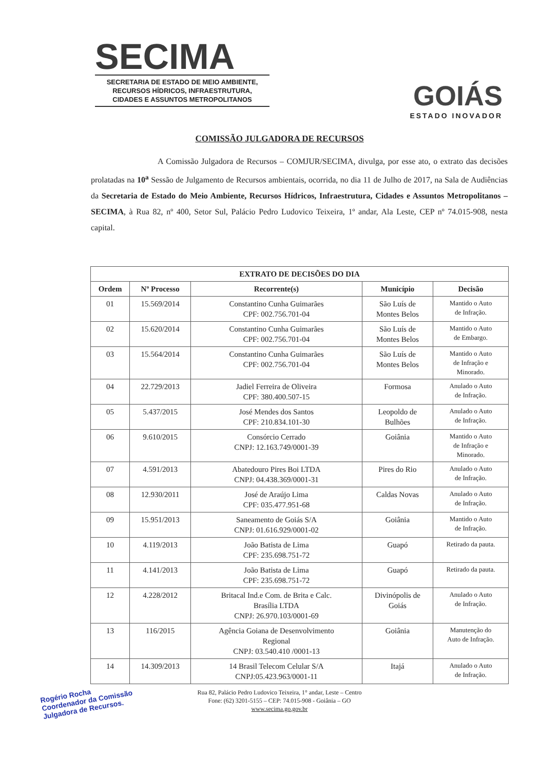SECIMA
SECRETARIA DE ESTADO DE MEIO AMBIENTE,
RECURSOS HÍDRICOS, INFRAESTRUTURA,
CIDADES E ASSUNTOS METROPOLITANOS
GOIÁS
ESTADO INOVADOR
COMISSÃO JULGADORA DE RECURSOS
A Comissão Julgadora de Recursos – COMJUR/SECIMA, divulga, por esse ato, o extrato das decisões prolatadas na 10<sup>a</sup> Sessão de Julgamento de Recursos ambientais, ocorrida, no dia 11 de Julho de 2017, na Sala de Audiências da Secretaria de Estado do Meio Ambiente, Recursos Hídricos, Infraestrutura, Cidades e Assuntos Metropolitanos – SECIMA, à Rua 82, nº 400, Setor Sul, Palácio Pedro Ludovico Teixeira, 1º andar, Ala Leste, CEP nº 74.015-908, nesta capital.
| EXTRATO DE DECISÕES DO DIA | | | | |
| --- | --- | --- | --- | --- |
| Ordem | Nº Processo | Recorrente(s) | Município | Decisão |
| 01 | 15.569/2014 | Constantino Cunha Guimarães CPF: 002.756.701-04 | São Luís de Montes Belos | Mantido o Auto de Infração. |
| 02 | 15.620/2014 | Constantino Cunha Guimarães CPF: 002.756.701-04 | São Luís de Montes Belos | Mantido o Auto de Embargo. |
| 03 | 15.564/2014 | Constantino Cunha Guimarães CPF: 002.756.701-04 | São Luís de Montes Belos | Mantido o Auto de Infração e Minorado. |
| 04 | 22.729/2013 | Jadiel Ferreira de Oliveira CPF: 380.400.507-15 | Formosa | Anulado o Auto de Infração. |
| 05 | 5.437/2015 | José Mendes dos Santos CPF: 210.834.101-30 | Leopoldo de Bulhões | Anulado o Auto de Infração. |
| 06 | 9.610/2015 | Consórcio Cerrado CNPJ: 12.163.749/0001-39 | Goiânia | Mantido o Auto de Infração e Minorado. |
| 07 | 4.591/2013 | Abatedouro Pires Boi LTDA CNPJ: 04.438.369/0001-31 | Pires do Rio | Anulado o Auto de Infração. |
| 08 | 12.930/2011 | José de Araújo Lima CPF: 035.477.951-68 | Caldas Novas | Anulado o Auto de Infração. |
| 09 | 15.951/2013 | Saneamento de Goiás S/A CNPJ: 01.616.929/0001-02 | Goiânia | Mantido o Auto de Infração. |
| 10 | 4.119/2013 | João Batista de Lima CPF: 235.698.751-72 | Guapó | Retirado da pauta. |
| 11 | 4.141/2013 | João Batista de Lima CPF: 235.698.751-72 | Guapó | Retirado da pauta. |
| 12 | 4.228/2012 | Britacal Ind.e Com. de Brita e Calc. Brasília LTDA CNPJ: 26.970.103/0001-69 | Divinópolis de Goiás | Anulado o Auto de Infração. |
| 13 | 116/2015 | Agência Goiana de Desenvolvimento Regional CNPJ: 03.540.410 /0001-13 | Goiânia | Manutenção do Auto de Infração. |
| 14 | 14.309/2013 | 14 Brasil Telecom Celular S/A CNPJ:05.423.963/0001-11 | Itajá | Anulado o Auto de Infração. |
Rua 82, Palácio Pedro Ludovico Teixeira, 1° andar, Leste – Centro
Fone: (62) 3201-5155 – CEP: 74.015-908 - Goiânia – GO
www.secima.go.gov.br
Rogério Rocha
Coordenador da Comissão
Julgadora de Recursos.